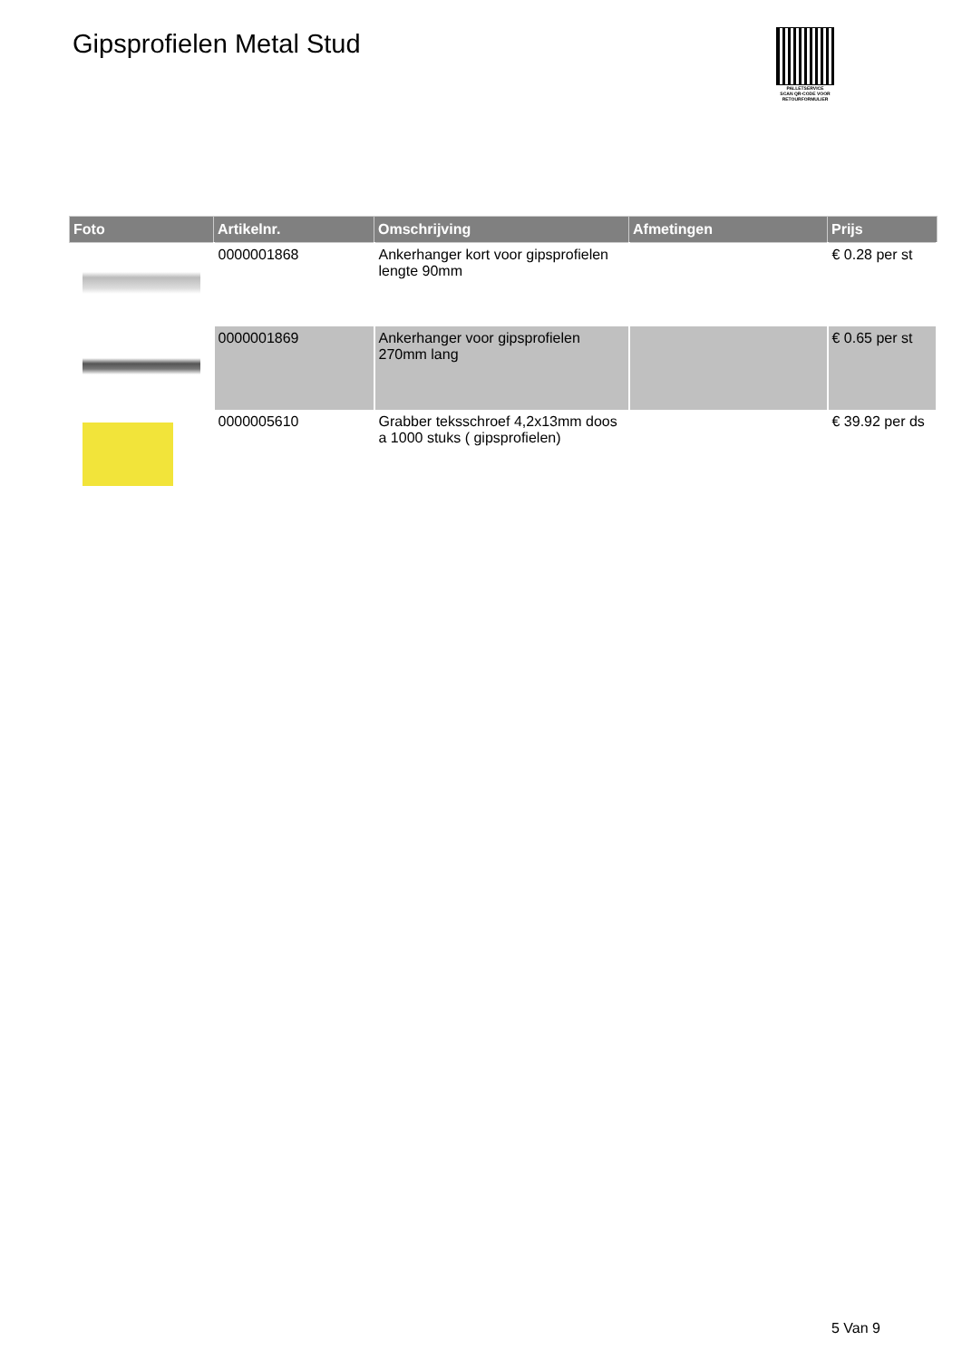Gipsprofielen Metal Stud
PALLETSERVICE
SCAN QR-CODE VOOR RETOURFORMULIER
| Foto | Artikelnr. | Omschrijving | Afmetingen | Prijs |
| --- | --- | --- | --- | --- |
| | 0000001868 | Ankerhanger kort voor gipsprofielen lengte 90mm | | € 0.28 per st |
| | 0000001869 | Ankerhanger voor gipsprofielen 270mm lang | | € 0.65 per st |
| | 0000005610 | Grabber teksschroef 4,2x13mm doos a 1000 stuks ( gipsprofielen) | | € 39.92 per ds |
5 Van 9